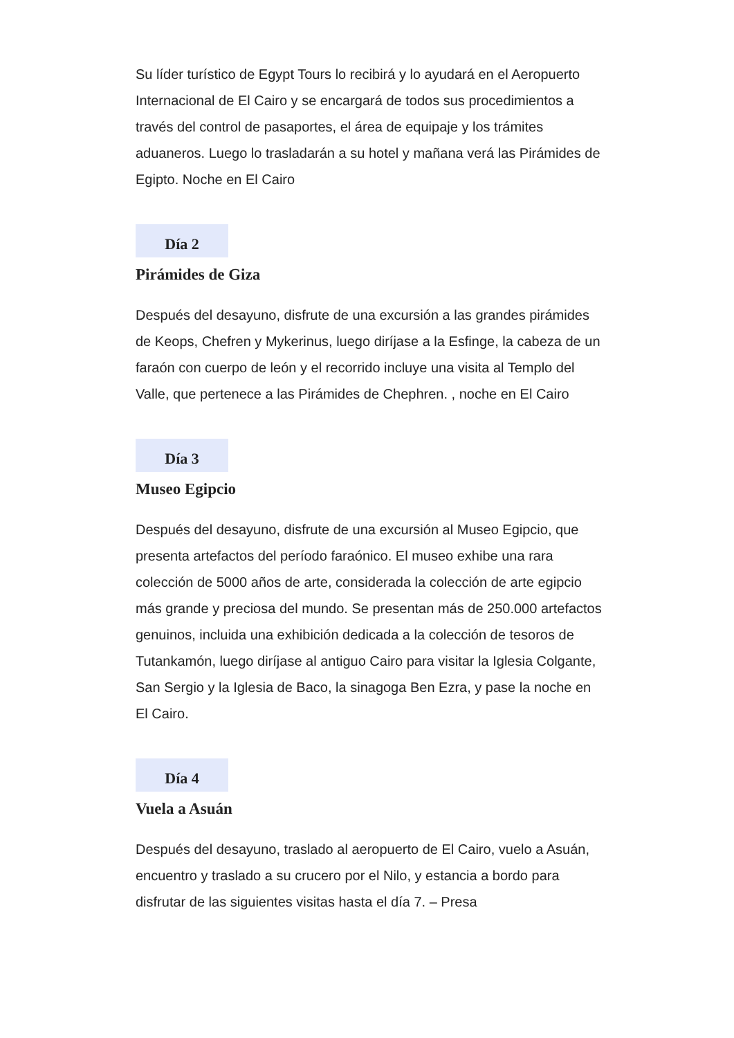Su líder turístico de Egypt Tours lo recibirá y lo ayudará en el Aeropuerto Internacional de El Cairo y se encargará de todos sus procedimientos a través del control de pasaportes, el área de equipaje y los trámites aduaneros. Luego lo trasladarán a su hotel y mañana verá las Pirámides de Egipto. Noche en El Cairo
Día 2
Pirámides de Giza
Después del desayuno, disfrute de una excursión a las grandes pirámides de Keops, Chefren y Mykerinus, luego diríjase a la Esfinge, la cabeza de un faraón con cuerpo de león y el recorrido incluye una visita al Templo del Valle, que pertenece a las Pirámides de Chephren. , noche en El Cairo
Día 3
Museo Egipcio
Después del desayuno, disfrute de una excursión al Museo Egipcio, que presenta artefactos del período faraónico. El museo exhibe una rara colección de 5000 años de arte, considerada la colección de arte egipcio más grande y preciosa del mundo. Se presentan más de 250.000 artefactos genuinos, incluida una exhibición dedicada a la colección de tesoros de Tutankamón, luego diríjase al antiguo Cairo para visitar la Iglesia Colgante, San Sergio y la Iglesia de Baco, la sinagoga Ben Ezra, y pase la noche en El Cairo.
Día 4
Vuela a Asuán
Después del desayuno, traslado al aeropuerto de El Cairo, vuelo a Asuán, encuentro y traslado a su crucero por el Nilo, y estancia a bordo para disfrutar de las siguientes visitas hasta el día 7. – Presa